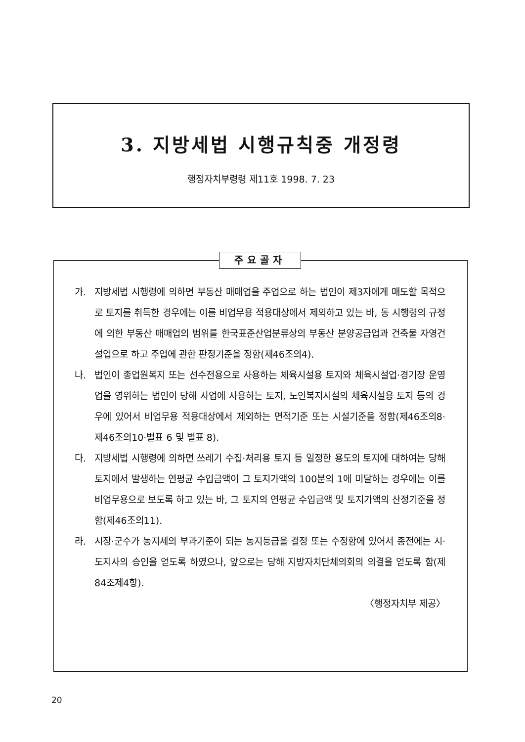3. 지방세법 시행규칙중 개정령
행정자치부령령 제11호 1998. 7. 23
주요골자
가. 지방세법 시행령에 의하면 부동산 매매업을 주업으로 하는 법인이 제3자에게 매도할 목적으로 토지를 취득한 경우에는 이를 비업무용 적용대상에서 제외하고 있는 바, 동 시행령의 규정에 의한 부동산 매매업의 범위를 한국표준산업분류상의 부동산 분양공급업과 건축물 자영건설업으로 하고 주업에 관한 판정기준을 정함(제46조의4).
나. 법인이 종업원복지 또는 선수전용으로 사용하는 체육시설용 토지와 체육시설업·경기장 운영업을 영위하는 법인이 당해 사업에 사용하는 토지, 노인복지시설의 체육시설용 토지 등의 경우에 있어서 비업무용 적용대상에서 제외하는 면적기준 또는 시설기준을 정함(제46조의8·제46조의10·별표 6 및 별표 8).
다. 지방세법 시행령에 의하면 쓰레기 수집·처리용 토지 등 일정한 용도의 토지에 대하여는 당해 토지에서 발생하는 연평균 수입금액이 그 토지가액의 100분의 1에 미달하는 경우에는 이를 비업무용으로 보도록 하고 있는 바, 그 토지의 연평균 수입금액 및 토지가액의 산정기준을 정함(제46조의11).
라. 시장·군수가 농지세의 부과기준이 되는 농지등급을 결정 또는 수정함에 있어서 종전에는 시·도지사의 승인을 얻도록 하였으나, 앞으로는 당해 지방자치단체의회의 의결을 얻도록 함(제84조제4항).
〈행정자치부 제공〉
20